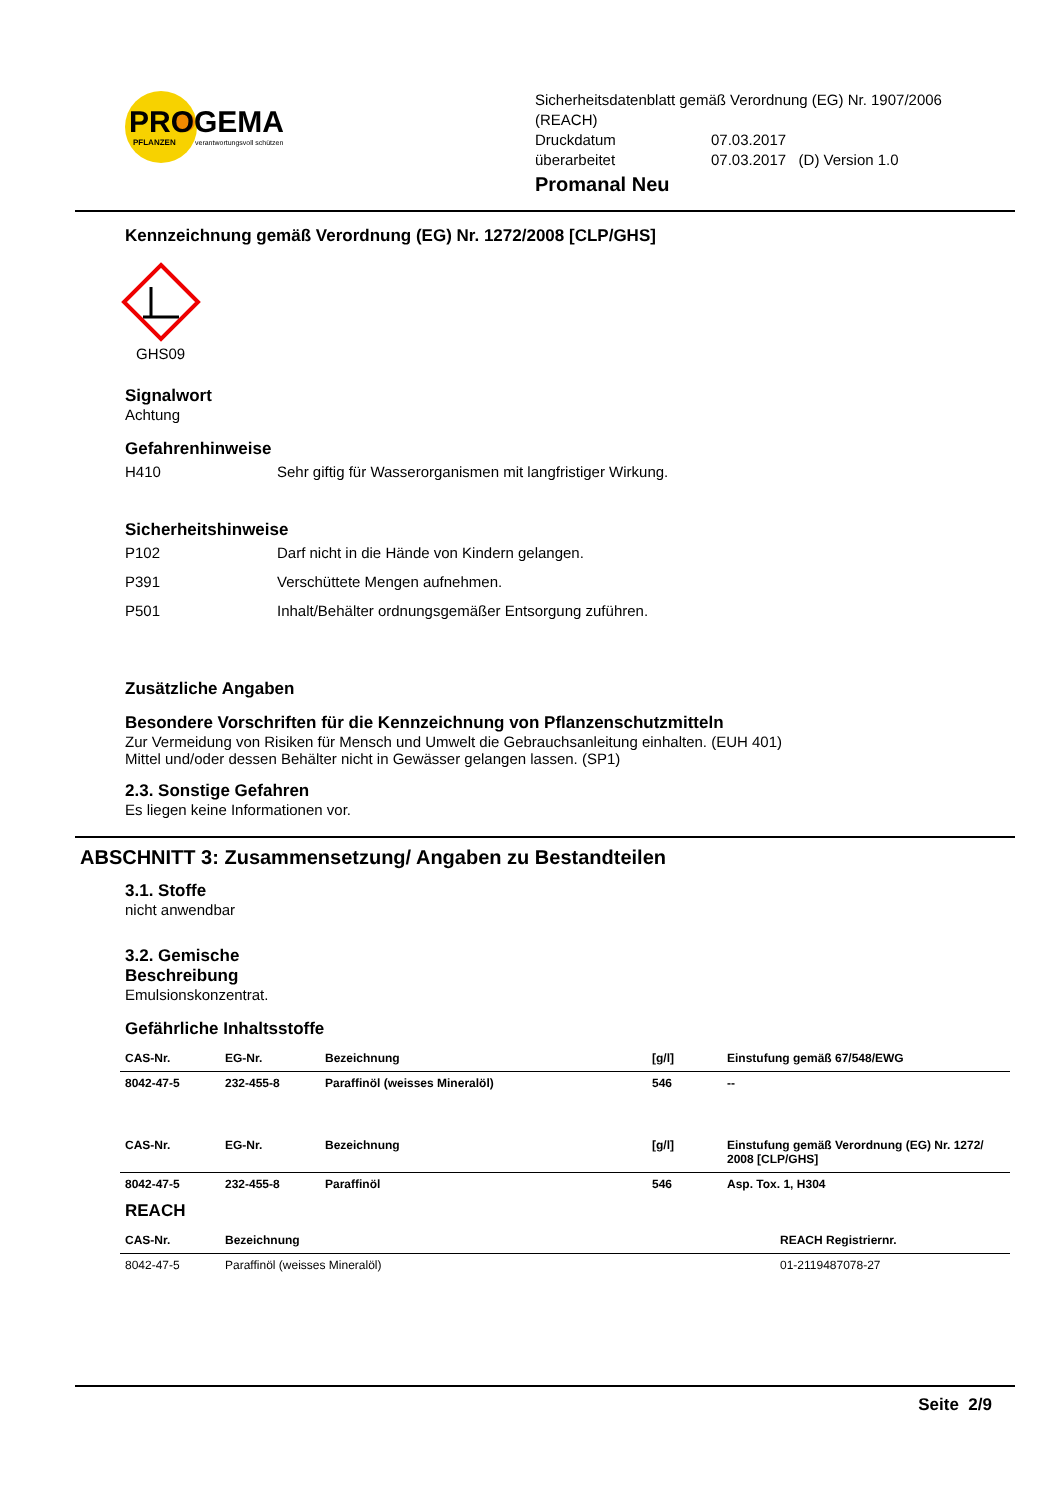PROGEMA
PFLANZEN
verantwortungsvoll schützen
Sicherheitsdatenblatt gemäß Verordnung (EG) Nr. 1907/2006
(REACH)
| Druckdatum | 07.03.2017 |
| überarbeitet | 07.03.2017 (D) Version 1.0 |
Promanal Neu
Kennzeichnung gemäß Verordnung (EG) Nr. 1272/2008 [CLP/GHS]
GHS09
Signalwort
Achtung
Gefahrenhinweise
H410 Sehr giftig für Wasserorganismen mit langfristiger Wirkung.
Sicherheitshinweise
P102 Darf nicht in die Hände von Kindern gelangen.
P391 Verschüttete Mengen aufnehmen.
P501 Inhalt/Behälter ordnungsgemäßer Entsorgung zuführen.
Zusätzliche Angaben
Besondere Vorschriften für die Kennzeichnung von Pflanzenschutzmitteln
Zur Vermeidung von Risiken für Mensch und Umwelt die Gebrauchsanleitung einhalten. (EUH 401)
Mittel und/oder dessen Behälter nicht in Gewässer gelangen lassen. (SP1)
2.3. Sonstige Gefahren
Es liegen keine Informationen vor.
ABSCHNITT 3: Zusammensetzung/ Angaben zu Bestandteilen
3.1. Stoffe
nicht anwendbar
3.2. Gemische
Beschreibung
Emulsionskonzentrat.
Gefährliche Inhaltsstoffe
| CAS-Nr. | EG-Nr. | Bezeichnung | [g/l] | Einstufung gemäß 67/548/EWG |
| --- | --- | --- | --- | --- |
| 8042-47-5 | 232-455-8 | Paraffinöl (weisses Mineralöl) | 546 | -- |
| CAS-Nr. | EG-Nr. | Bezeichnung | [g/l] | Einstufung gemäß Verordnung (EG) Nr. 1272/ 2008 [CLP/GHS] |
| 8042-47-5 | 232-455-8 | Paraffinöl | 546 | Asp. Tox. 1, H304 |
REACH
| CAS-Nr. | Bezeichnung | REACH Registriernr. |
| --- | --- | --- |
| 8042-47-5 | Paraffinöl (weisses Mineralöl) | 01-2119487078-27 |
Seite 2/9